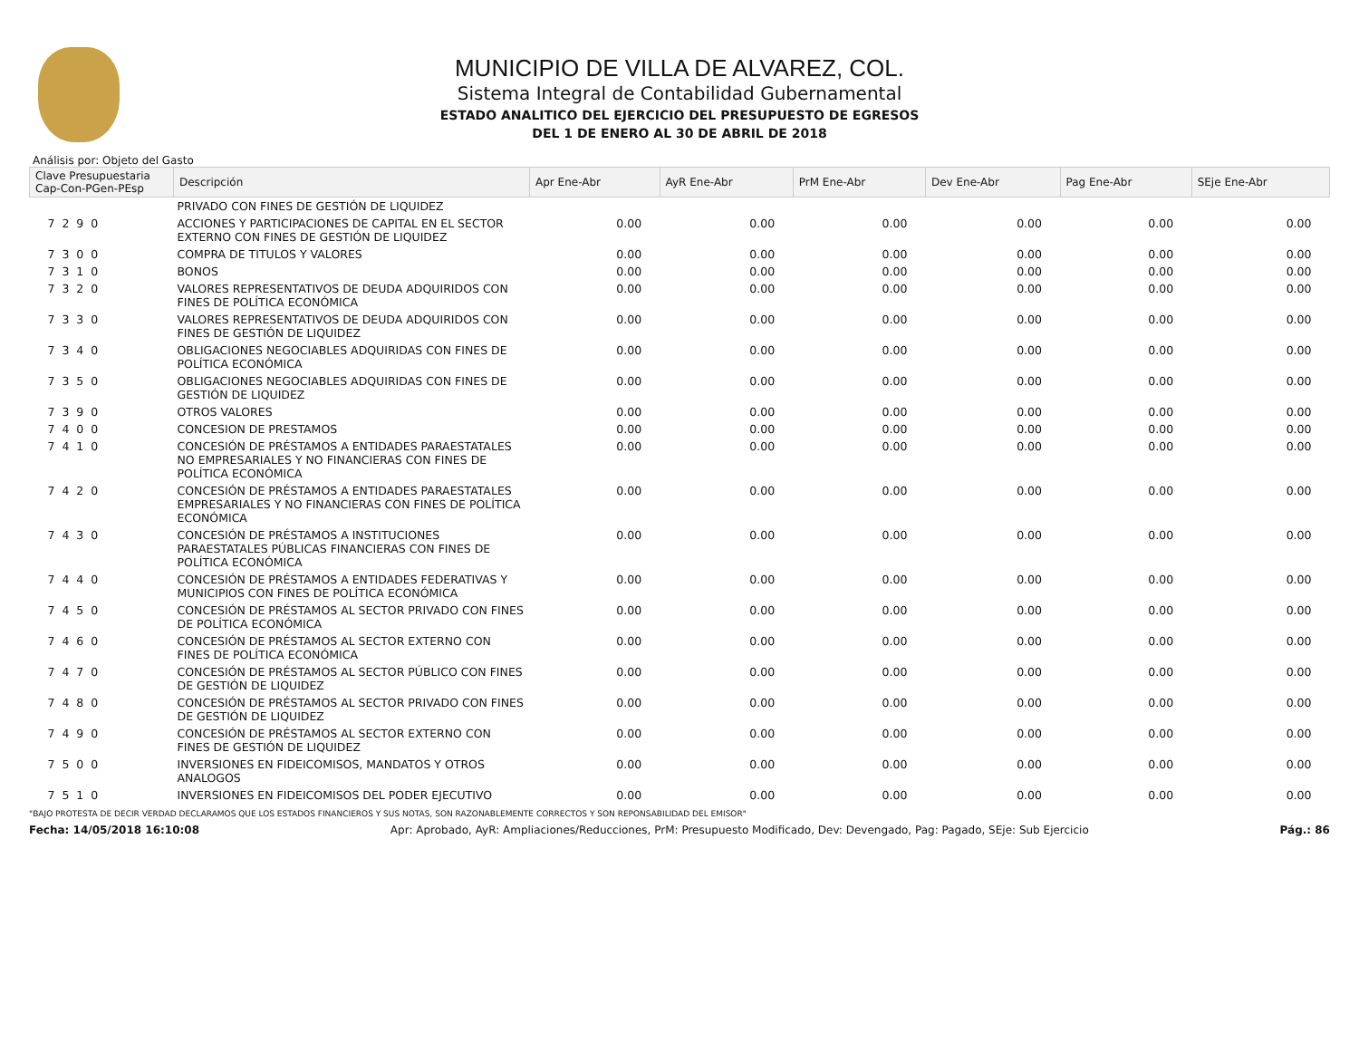MUNICIPIO DE VILLA DE ALVAREZ, COL.
Sistema Integral de Contabilidad Gubernamental
ESTADO ANALITICO DEL EJERCICIO DEL PRESUPUESTO DE EGRESOS
DEL 1 DE ENERO AL 30 DE ABRIL DE 2018
Análisis por: Objeto del Gasto
| Clave Presupuestaria Cap-Con-PGen-PEsp | Descripción | Apr Ene-Abr | AyR Ene-Abr | PrM Ene-Abr | Dev Ene-Abr | Pag Ene-Abr | SEje Ene-Abr |
| --- | --- | --- | --- | --- | --- | --- | --- |
| | PRIVADO CON FINES DE GESTIÓN DE LIQUIDEZ | | | | | | |
| 7 2 9 0 | ACCIONES Y PARTICIPACIONES DE CAPITAL EN EL SECTOR EXTERNO CON FINES DE GESTIÓN DE LIQUIDEZ | 0.00 | 0.00 | 0.00 | 0.00 | 0.00 | 0.00 |
| 7 3 0 0 | COMPRA DE TITULOS Y VALORES | 0.00 | 0.00 | 0.00 | 0.00 | 0.00 | 0.00 |
| 7 3 1 0 | BONOS | 0.00 | 0.00 | 0.00 | 0.00 | 0.00 | 0.00 |
| 7 3 2 0 | VALORES REPRESENTATIVOS DE DEUDA ADQUIRIDOS CON FINES DE POLÍTICA ECONÓMICA | 0.00 | 0.00 | 0.00 | 0.00 | 0.00 | 0.00 |
| 7 3 3 0 | VALORES REPRESENTATIVOS DE DEUDA ADQUIRIDOS CON FINES DE GESTIÓN DE LIQUIDEZ | 0.00 | 0.00 | 0.00 | 0.00 | 0.00 | 0.00 |
| 7 3 4 0 | OBLIGACIONES NEGOCIABLES ADQUIRIDAS CON FINES DE POLÍTICA ECONÓMICA | 0.00 | 0.00 | 0.00 | 0.00 | 0.00 | 0.00 |
| 7 3 5 0 | OBLIGACIONES NEGOCIABLES ADQUIRIDAS CON FINES DE GESTIÓN DE LIQUIDEZ | 0.00 | 0.00 | 0.00 | 0.00 | 0.00 | 0.00 |
| 7 3 9 0 | OTROS VALORES | 0.00 | 0.00 | 0.00 | 0.00 | 0.00 | 0.00 |
| 7 4 0 0 | CONCESION DE PRESTAMOS | 0.00 | 0.00 | 0.00 | 0.00 | 0.00 | 0.00 |
| 7 4 1 0 | CONCESIÓN DE PRÉSTAMOS A ENTIDADES PARAESTATALES NO EMPRESARIALES Y NO FINANCIERAS CON FINES DE POLÍTICA ECONÓMICA | 0.00 | 0.00 | 0.00 | 0.00 | 0.00 | 0.00 |
| 7 4 2 0 | CONCESIÓN DE PRÉSTAMOS A ENTIDADES PARAESTATALES EMPRESARIALES Y NO FINANCIERAS CON FINES DE POLÍTICA ECONÓMICA | 0.00 | 0.00 | 0.00 | 0.00 | 0.00 | 0.00 |
| 7 4 3 0 | CONCESIÓN DE PRÉSTAMOS A INSTITUCIONES PARAESTATALES PÚBLICAS FINANCIERAS CON FINES DE POLÍTICA ECONÓMICA | 0.00 | 0.00 | 0.00 | 0.00 | 0.00 | 0.00 |
| 7 4 4 0 | CONCESIÓN DE PRÉSTAMOS A ENTIDADES FEDERATIVAS Y MUNICIPIOS CON FINES DE POLÍTICA ECONÓMICA | 0.00 | 0.00 | 0.00 | 0.00 | 0.00 | 0.00 |
| 7 4 5 0 | CONCESIÓN DE PRÉSTAMOS AL SECTOR PRIVADO CON FINES DE POLÍTICA ECONÓMICA | 0.00 | 0.00 | 0.00 | 0.00 | 0.00 | 0.00 |
| 7 4 6 0 | CONCESIÓN DE PRÉSTAMOS AL SECTOR EXTERNO CON FINES DE POLÍTICA ECONÓMICA | 0.00 | 0.00 | 0.00 | 0.00 | 0.00 | 0.00 |
| 7 4 7 0 | CONCESIÓN DE PRÉSTAMOS AL SECTOR PÚBLICO CON FINES DE GESTIÓN DE LIQUIDEZ | 0.00 | 0.00 | 0.00 | 0.00 | 0.00 | 0.00 |
| 7 4 8 0 | CONCESIÓN DE PRÉSTAMOS AL SECTOR PRIVADO CON FINES DE GESTIÓN DE LIQUIDEZ | 0.00 | 0.00 | 0.00 | 0.00 | 0.00 | 0.00 |
| 7 4 9 0 | CONCESIÓN DE PRÉSTAMOS AL SECTOR EXTERNO CON FINES DE GESTIÓN DE LIQUIDEZ | 0.00 | 0.00 | 0.00 | 0.00 | 0.00 | 0.00 |
| 7 5 0 0 | INVERSIONES EN FIDEICOMISOS, MANDATOS Y OTROS ANALOGOS | 0.00 | 0.00 | 0.00 | 0.00 | 0.00 | 0.00 |
| 7 5 1 0 | INVERSIONES EN FIDEICOMISOS DEL PODER EJECUTIVO | 0.00 | 0.00 | 0.00 | 0.00 | 0.00 | 0.00 |
"BAJO PROTESTA DE DECIR VERDAD DECLARAMOS QUE LOS ESTADOS FINANCIEROS Y SUS NOTAS, SON RAZONABLEMENTE CORRECTOS Y SON REPONSABILIDAD DEL EMISOR"
Fecha: 14/05/2018 16:10:08 Apr: Aprobado, AyR: Ampliaciones/Reducciones, PrM: Presupuesto Modificado, Dev: Devengado, Pag: Pagado, SEje: Sub Ejercicio Pág.: 86